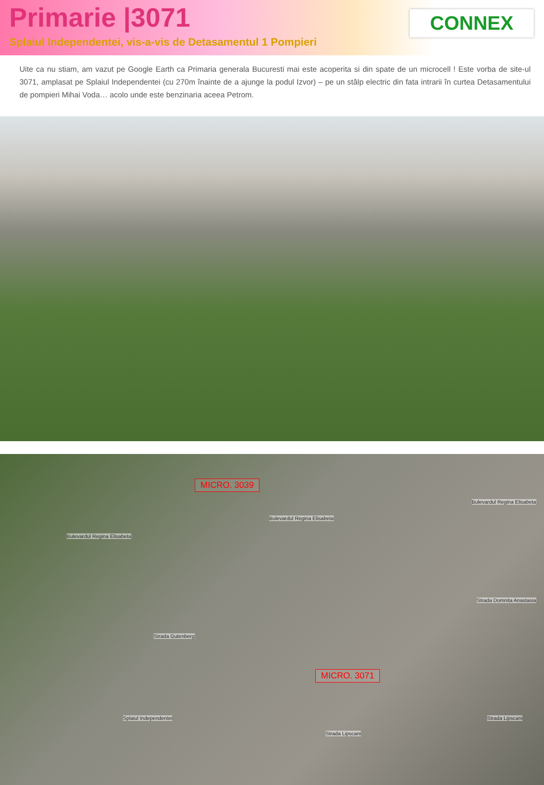Primarie |3071
Splaiul Independentei, vis-a-vis de Detasamentul 1 Pompieri
CONNEX
Uite ca nu stiam, am vazut pe Google Earth ca Primaria generala Bucuresti mai este acoperita si din spate de un microcell ! Este vorba de site-ul 3071, amplasat pe Splaiul Independentei (cu 270m înainte de a ajunge la podul Izvor) – pe un stâlp electric din fata intrarii în curtea Detasamentului de pompieri Mihai Voda… acolo unde este benzinaria aceea Petrom.
MICRO. 3039
Bulevardul Regina Elisabeta
Bulevardul Regina Elisabeta
Bulevardul Regina Elisabeta
Strada Domnita Anastasia
Strada Gutenberg
Splaiul Independentei
Strada Lipscani
Strada Lipscani
MICRO. 3071